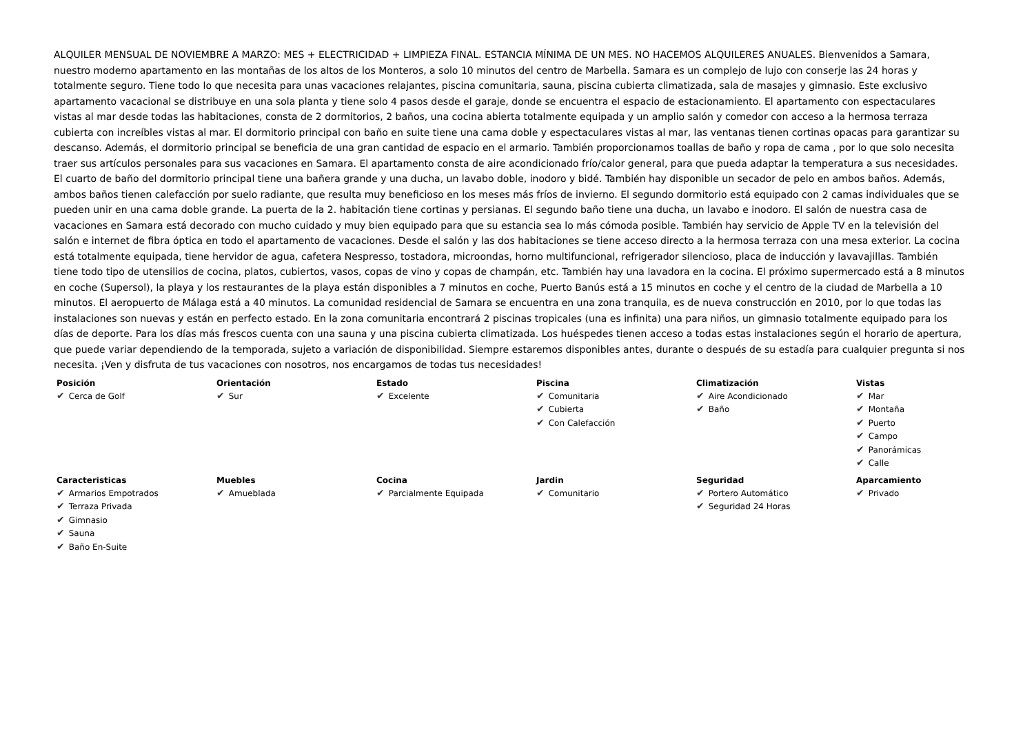ALQUILER MENSUAL DE NOVIEMBRE A MARZO: MES + ELECTRICIDAD + LIMPIEZA FINAL. ESTANCIA MÍNIMA DE UN MES. NO HACEMOS ALQUILERES ANUALES. Bienvenidos a Samara, nuestro moderno apartamento en las montañas de los altos de los Monteros, a solo 10 minutos del centro de Marbella. Samara es un complejo de lujo con conserje las 24 horas y totalmente seguro. Tiene todo lo que necesita para unas vacaciones relajantes, piscina comunitaria, sauna, piscina cubierta climatizada, sala de masajes y gimnasio. Este exclusivo apartamento vacacional se distribuye en una sola planta y tiene solo 4 pasos desde el garaje, donde se encuentra el espacio de estacionamiento. El apartamento con espectaculares vistas al mar desde todas las habitaciones, consta de 2 dormitorios, 2 baños, una cocina abierta totalmente equipada y un amplio salón y comedor con acceso a la hermosa terraza cubierta con increíbles vistas al mar. El dormitorio principal con baño en suite tiene una cama doble y espectaculares vistas al mar, las ventanas tienen cortinas opacas para garantizar su descanso. Además, el dormitorio principal se beneficia de una gran cantidad de espacio en el armario. También proporcionamos toallas de baño y ropa de cama , por lo que solo necesita traer sus artículos personales para sus vacaciones en Samara. El apartamento consta de aire acondicionado frío/calor general, para que pueda adaptar la temperatura a sus necesidades. El cuarto de baño del dormitorio principal tiene una bañera grande y una ducha, un lavabo doble, inodoro y bidé. También hay disponible un secador de pelo en ambos baños. Además, ambos baños tienen calefacción por suelo radiante, que resulta muy beneficioso en los meses más fríos de invierno. El segundo dormitorio está equipado con 2 camas individuales que se pueden unir en una cama doble grande. La puerta de la 2. habitación tiene cortinas y persianas. El segundo baño tiene una ducha, un lavabo e inodoro. El salón de nuestra casa de vacaciones en Samara está decorado con mucho cuidado y muy bien equipado para que su estancia sea lo más cómoda posible. También hay servicio de Apple TV en la televisión del salón e internet de fibra óptica en todo el apartamento de vacaciones. Desde el salón y las dos habitaciones se tiene acceso directo a la hermosa terraza con una mesa exterior. La cocina está totalmente equipada, tiene hervidor de agua, cafetera Nespresso, tostadora, microondas, horno multifuncional, refrigerador silencioso, placa de inducción y lavavajillas. También tiene todo tipo de utensilios de cocina, platos, cubiertos, vasos, copas de vino y copas de champán, etc. También hay una lavadora en la cocina. El próximo supermercado está a 8 minutos en coche (Supersol), la playa y los restaurantes de la playa están disponibles a 7 minutos en coche, Puerto Banús está a 15 minutos en coche y el centro de la ciudad de Marbella a 10 minutos. El aeropuerto de Málaga está a 40 minutos. La comunidad residencial de Samara se encuentra en una zona tranquila, es de nueva construcción en 2010, por lo que todas las instalaciones son nuevas y están en perfecto estado. En la zona comunitaria encontrará 2 piscinas tropicales (una es infinita) una para niños, un gimnasio totalmente equipado para los días de deporte. Para los días más frescos cuenta con una sauna y una piscina cubierta climatizada. Los huéspedes tienen acceso a todas estas instalaciones según el horario de apertura, que puede variar dependiendo de la temporada, sujeto a variación de disponibilidad. Siempre estaremos disponibles antes, durante o después de su estadía para cualquier pregunta si nos necesita. ¡Ven y disfruta de tus vacaciones con nosotros, nos encargamos de todas tus necesidades!
Posición
✔ Cerca de Golf
Orientación
✔ Sur
Estado
✔ Excelente
Piscina
✔ Comunitaria
✔ Cubierta
✔ Con Calefacción
Climatización
✔ Aire Acondicionado
✔ Baño
Vistas
✔ Mar
✔ Montaña
✔ Puerto
✔ Campo
✔ Panorámicas
✔ Calle
Caracteristicas
✔ Armarios Empotrados
✔ Terraza Privada
✔ Gimnasio
✔ Sauna
✔ Baño En-Suite
Muebles
✔ Amueblada
Cocina
✔ Parcialmente Equipada
Jardin
✔ Comunitario
Seguridad
✔ Portero Automático
✔ Seguridad 24 Horas
Aparcamiento
✔ Privado